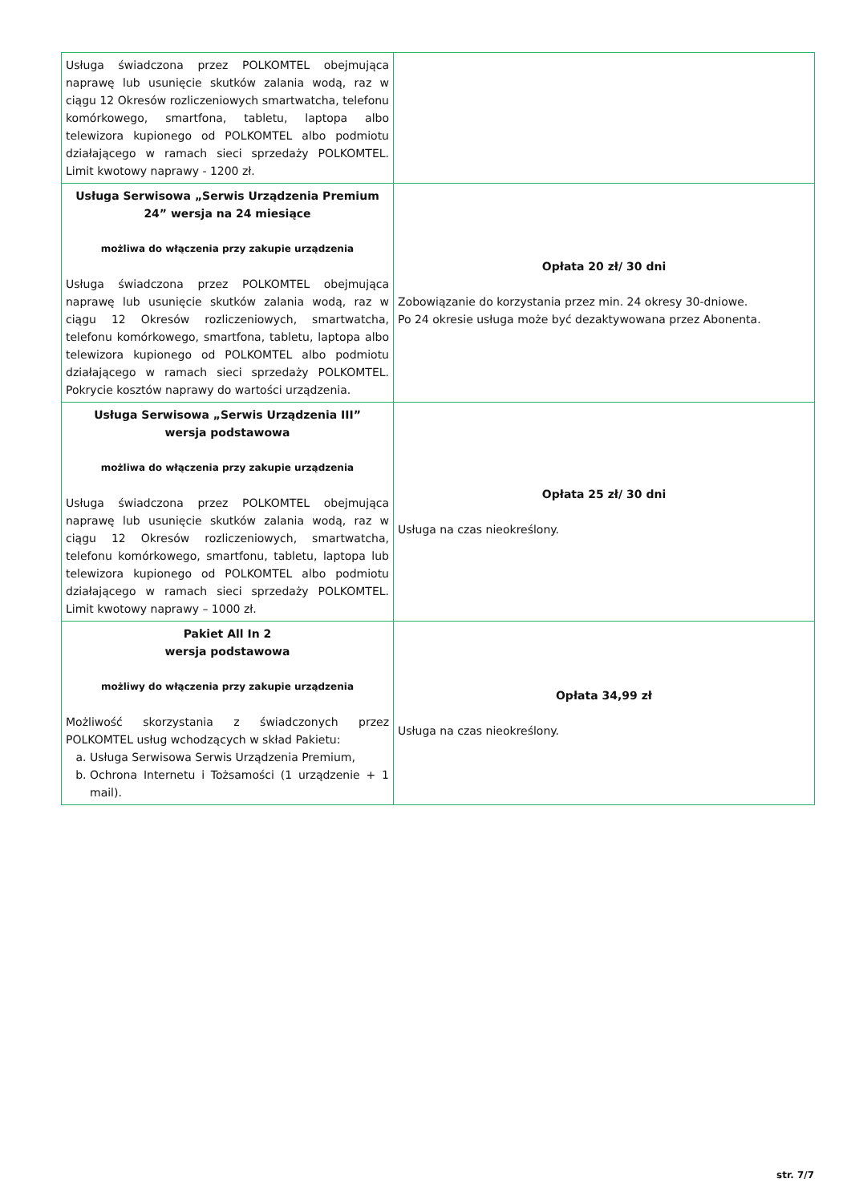| Usługa świadczona przez POLKOMTEL obejmująca naprawę lub usunięcie skutków zalania wodą, raz w ciągu 12 Okresów rozliczeniowych smartwatcha, telefonu komórkowego, smartfona, tabletu, laptopa albo telewizora kupionego od POLKOMTEL albo podmiotu działającego w ramach sieci sprzedaży POLKOMTEL. Limit kwotowy naprawy - 1200 zł. | |
| Usługa Serwisowa „Serwis Urządzenia Premium 24” wersja na 24 miesiące możliwa do włączenia przy zakupie urządzenia Usługa świadczona przez POLKOMTEL obejmująca naprawę lub usunięcie skutków zalania wodą, raz w ciągu 12 Okresów rozliczeniowych, smartwatcha, telefonu komórkowego, smartfona, tabletu, laptopa albo telewizora kupionego od POLKOMTEL albo podmiotu działającego w ramach sieci sprzedaży POLKOMTEL. Pokrycie kosztów naprawy do wartości urządzenia. | Opłata 20 zł/ 30 dni Zobowiązanie do korzystania przez min. 24 okresy 30-dniowe. Po 24 okresie usługa może być dezaktywowana przez Abonenta. |
| Usługa Serwisowa „Serwis Urządzenia III” wersja podstawowa możliwa do włączenia przy zakupie urządzenia Usługa świadczona przez POLKOMTEL obejmująca naprawę lub usunięcie skutków zalania wodą, raz w ciągu 12 Okresów rozliczeniowych, smartwatcha, telefonu komórkowego, smartfonu, tabletu, laptopa lub telewizora kupionego od POLKOMTEL albo podmiotu działającego w ramach sieci sprzedaży POLKOMTEL. Limit kwotowy naprawy – 1000 zł. | Opłata 25 zł/ 30 dni Usługa na czas nieokreślony. |
| Pakiet All In 2 wersja podstawowa możliwy do włączenia przy zakupie urządzenia Możliwość skorzystania z świadczonych przez POLKOMTEL usług wchodzących w skład Pakietu: a. Usługa Serwisowa Serwis Urządzenia Premium, b. Ochrona Internetu i Tożsamości (1 urządzenie + 1 mail). | Opłata 34,99 zł Usługa na czas nieokreślony. |
str. 7/7